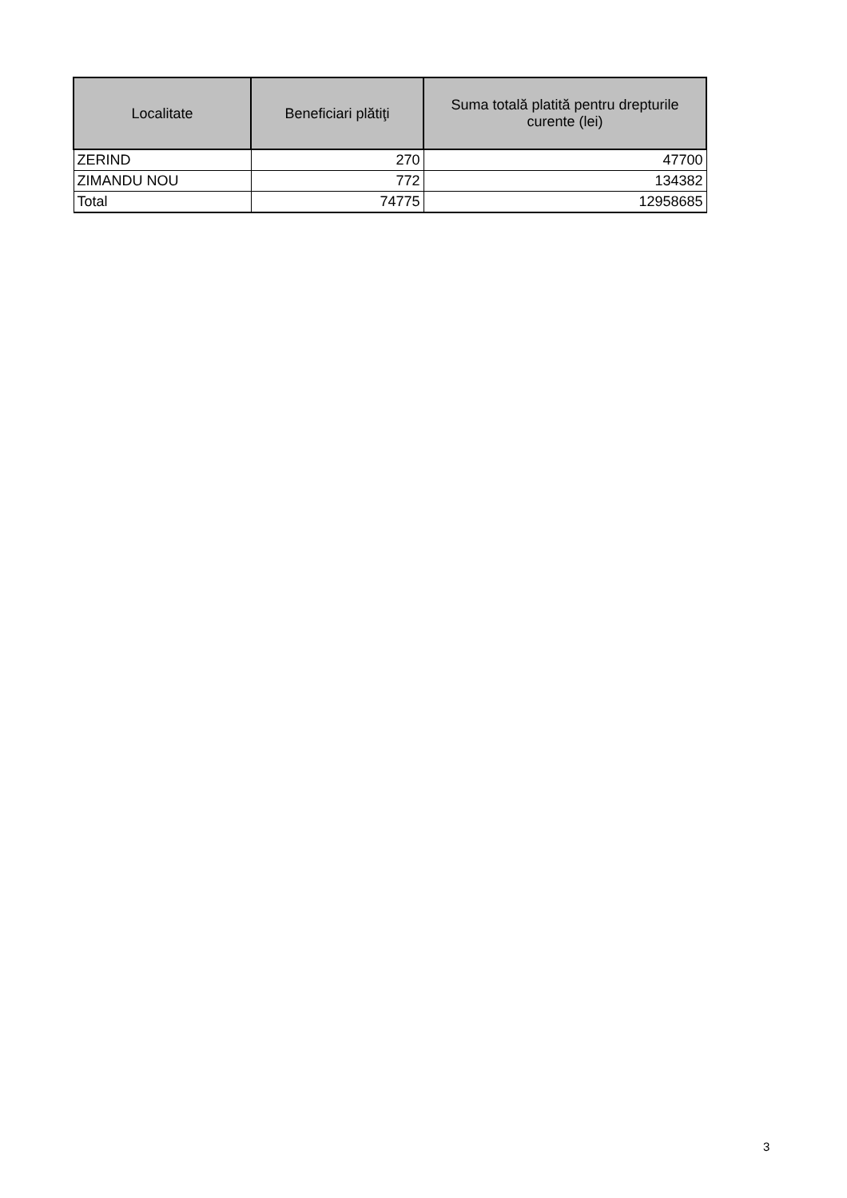| Localitate | Beneficiari plătiţi | Suma totală platită pentru drepturile curente (lei) |
| --- | --- | --- |
| ZERIND | 270 | 47700 |
| ZIMANDU NOU | 772 | 134382 |
| Total | 74775 | 12958685 |
3